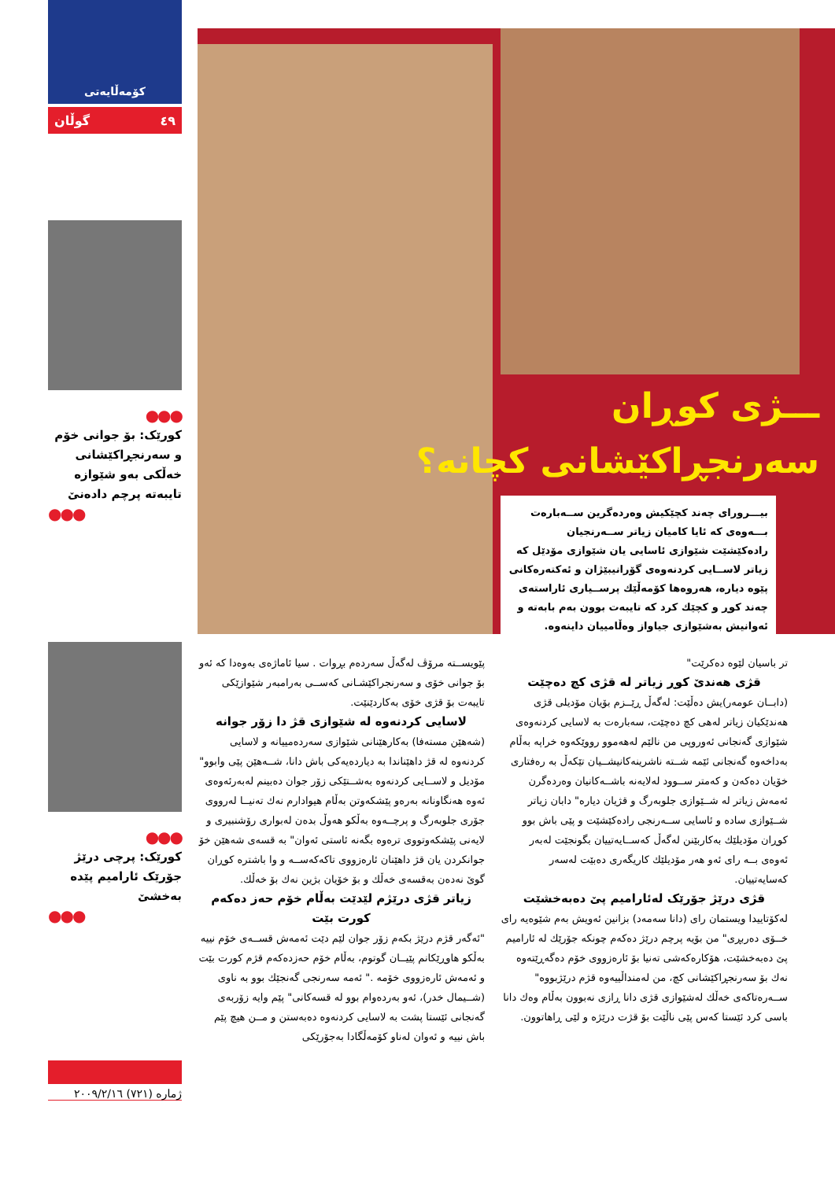کۆمەڵایەتی
گوڵان ٤٩
●●●
کورێک: بۆ جوانی خۆم و سەرنجڕاکێشانی خەڵکی بەو شێوازە تایبەتە پرچم دادەنێ
●●●
●●●
کورێک: پرچی درێژ جۆرێک ئارامیم پێدە بەخشێ
●●●
ـــژی کوڕان
سەرنجڕاکێشانی کچانە؟
بیـــرورای چەند کچێکیش وەردەگرین ســەبارەت بـــەوەی کە ئایا کامیان زیاتر ســەرنجیان رادەکێشێت شێوازی ئاسایی یان شێوازی مۆدێل کە زیاتر لاســایی کردنەوەی گۆرانیبێژان و ئەکتەرەکانی پێوە دیارە، هەروەها کۆمەڵێك پرســیاری ئاراستەی چەند کوڕ و کچێك کرد کە تایبەت بوون بەم بابەتە و ئەوانیش بەشێوازی جیاواز وەڵامییان داینەوە.
پێویســتە مرۆڤ لەگەڵ سەردەم بڕوات . سیا ئاماژەی بەوەدا کە ئەو بۆ جوانی خۆی و سەرنجراکێشـانی کەســی بەرامبەر شێوازێکی تایبەت بۆ قژی خۆی بەکاردێنێت.
لاسایی کردنەوە لە شێوازی قژ دا زۆر جوانە
(شەهێن مستەفا) بەکارهێنانی شێوازی سەردەمییانە و لاسایی کردنەوە لە قژ داهێناندا بە دیاردەیەکی باش دانا، شــەهێن پێی وابوو" مۆدیل و لاســایی کردنەوە بەشــتێکی زۆر جوان دەبینم لەبەرئەوەی ئەوە هەنگاونانە بەرەو پێشکەوتن بەڵام هیوادارم نەك تەنیــا لەرووی جۆری جلوبەرگ و پرچــەوە بەڵکو هەوڵ بدەن لەبواری رۆشنبیری و لایەنی پێشکەوتووی ترەوە بگەنە ئاستی ئەوان" بە قسەی شەهێن خۆ جوانکردن یان قژ داهێنان ئارەزووی تاکەکەســە و وا باشترە کوڕان گوێ نەدەن بەقسەی خەڵك و بۆ خۆیان بژین نەك بۆ خەڵك.
زیاتر قژی درێژم لێدێت بەڵام خۆم حەز دەکەم کورت بێت
"ئەگەر قژم درێژ بکەم زۆر جوان لێم دێت ئەمەش قســەی خۆم نییە بەڵکو هاوڕێکانم پێیــان گوتوم، بەڵام خۆم حەزدەکەم قژم کورت بێت و ئەمەش ئارەزووی خۆمە ." ئەمە سەرنجی گەنجێك بوو بە ناوی (شــیمال خدر)، ئەو بەردەوام بوو لە قسەکانی" پێم وایە زۆربەی گەنجانی ئێستا پشت بە لاسایی کردنەوە دەبەستن و مــن هیچ پێم باش نییە و ئەوان لەناو کۆمەڵگادا بەجۆرێکی
تر باسیان لێوە دەکرێت"
قژی هەندێ کوڕ زیاتر لە قژی کچ دەچێت
(دابــان عومەر)یش دەڵێت: لەگەڵ ڕێــزم بۆیان مۆدیلی قژی هەندێکیان زیاتر لەهی کچ دەچێت، سەبارەت بە لاسایی کردنەوەی شێوازی گەنجانی ئەوروپی من نالێم لەهەموو رووێکەوە خراپە بەڵام بەداخەوە گەنجانی ئێمە شــتە ناشرینەکانیشــیان تێکەڵ بە رەفتاری خۆیان دەکەن و کەمتر ســوود لەلایەنە باشــەکانیان وەردەگرن ئەمەش زیاتر لە شــێوازی جلوبەرگ و قژیان دیارە" دابان زیاتر شــێوازی سادە و ئاسایی ســەرنجی رادەکێشێت و پێی باش بوو کوڕان مۆدیلێك بەکاربێنن لەگەڵ کەســایەتییان بگونجێت لەبەر ئەوەی بــە رای ئەو هەر مۆدیلێك کاریگەری دەبێت لەسەر کەسایەتییان.
قژی درێژ جۆرێک لەئارامیم پێ دەبەخشێت
لەکۆتاییدا ویستمان رای (دانا سەمەد) بزانین ئەویش بەم شێوەیە رای خــۆی دەربڕی" من بۆیە پرچم درێژ دەکەم چونکە جۆرێك لە ئارامیم پێ دەبەخشێت، هۆکارەکەشی تەنیا بۆ ئارەزووی خۆم دەگەڕێتەوە نەك بۆ سەرنجڕاکێشانی کچ، من لەمنداڵییەوە قژم درێژبووە" ســەرەتاکەی خەڵك لەشێوازی قژی دانا ڕازی نەبوون بەڵام وەك دانا باسی کرد ئێستا کەس پێی ناڵێت بۆ قژت درێژە و لێی ڕاهاتوون.
ژمارە (٧٢١) ٢٠٠٩/٢/١٦